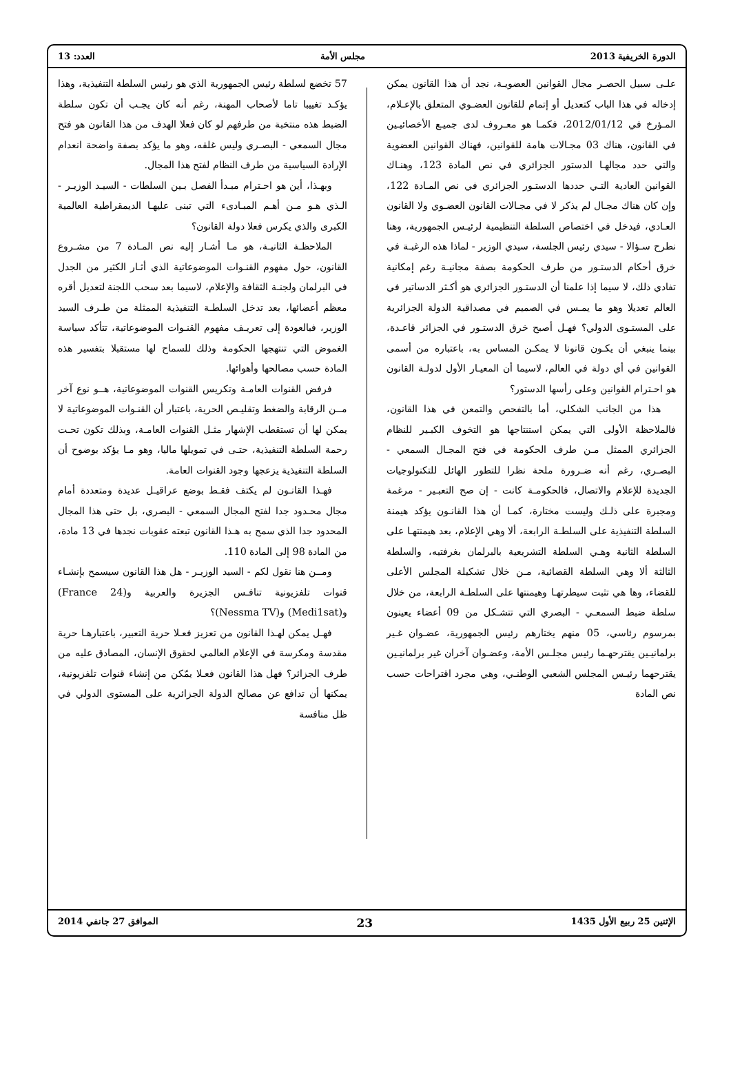الدورة الخريفية 2013 مجلس الأمة العدد: 13
علـى سبيل الحصـر مجال القوانين العضويـة، نجد أن هذا القانون يمكن إدخاله في هذا الباب كتعديل أو إتمام للقانون العضـوي المتعلق بالإعـلام، المـؤرخ في 2012/01/12، فكمـا هو معـروف لدى جميـع الأخصائيـين في القانون، هناك 03 مجـالات هامة للقوانين، فهناك القوانين العضوية والتي حدد مجالهـا الدستور الجزائري في نص المادة 123، وهنـاك القوانين العادية التـي حددها الدستـور الجزائري في نص المـادة 122، وإن كان هناك مجـال لم يذكر لا في مجـالات القانون العضـوي ولا القانون العـادي، فيدخل في اختصاص السلطة التنظيمية لرئيـس الجمهورية، وهنا نطرح سـؤالا - سيدي رئيس الجلسة، سيدي الوزير - لماذا هذه الرغبـة في خرق أحكام الدستـور من طرف الحكومة بصفة مجانيـة رغم إمكانية تفادي ذلك، لا سيما إذا علمنا أن الدستـور الجزائري هو أكـثر الدساتير في العالم تعديلا وهو ما يمـس في الصميم في مصداقية الدولة الجزائرية على المستـوى الدولي؟ فهـل أصبح خرق الدستـور في الجزائر قاعـدة، بينما ينبغي أن يكـون قانونا لا يمكـن المساس به، باعتباره من أسمى القوانين في أي دولة في العالم، لاسيما أن المعيـار الأول لدولـة القانون هو احـترام القوانين وعلى رأسها الدستور؟
هذا من الجانب الشكلي، أما بالتفحص والتمعن في هذا القانون، فالملاحظة الأولى التي يمكن استنتاجها هو التخوف الكبـير للنظام الجزائري الممثل مـن طرف الحكومة في فتح المجـال السمعي - البصـري، رغم أنه ضـرورة ملحة نظرا للتطور الهائل للتكنولوجيات الجديدة للإعلام والاتصال، فالحكومـة كانت - إن صح التعبـير - مرغمة ومجبرة على ذلـك وليست مختارة، كمـا أن هذا القانـون يؤكد هيمنة السلطة التنفيذية على السلطـة الرابعة، ألا وهي الإعلام، بعد هيمنتهـا على السلطة الثانية وهـي السلطة التشريعية بالبرلمان بغرفتيه، والسلطة الثالثة ألا وهي السلطة القضائية، مـن خلال تشكيلة المجلس الأعلى للقضاء، وها هي تثبت سيطرتهـا وهيمنتها على السلطـة الرابعة، من خلال سلطة ضبط السمعـي - البصري التي تتشـكل من 09 أعضاء يعينون بمرسوم رئاسي، 05 منهم يختارهم رئيس الجمهورية، عضـوان غـير برلمانيـين يقترحهـما رئيس مجلـس الأمة، وعضـوان آخران غير برلمانيـين يقترحهما رئيـس المجلس الشعبي الوطنـي، وهي مجرد اقتراحات حسب نص المادة
57 تخضع لسلطة رئيس الجمهورية الذي هو رئيس السلطة التنفيذية، وهذا يؤكـد تغييبا تاما لأصحاب المهنة، رغم أنه كان يجـب أن تكون سلطة الضبط هذه منتخبة من طرفهم لو كان فعلا الهدف من هذا القانون هو فتح مجال السمعي - البصـري وليس غلقه، وهو ما يؤكد بصفة واضحة انعدام الإرادة السياسية من طرف النظام لفتح هذا المجال.
وبهـذا، أين هو احـترام مبـدأ الفصل بـين السلطات - السيـد الوزيـر - الـذي هـو مـن أهـم المبـادىء التي تبنى عليهـا الديمقراطية العالمية الكبرى والذي يكرس فعلا دولة القانون؟
الملاحظـة الثانيـة، هو مـا أشـار إليه نص المـادة 7 من مشـروع القانون، حول مفهوم القنـوات الموضوعاتية الذي أثـار الكثير من الجدل في البرلمان ولجنـة الثقافة والإعلام، لاسيما بعد سحب اللجنة لتعديل أقره معظم أعضائها، بعد تدخل السلطـة التنفيذية الممثلة من طـرف السيد الوزير، فبالعودة إلى تعريـف مفهوم القنـوات الموضوعاتية، تتأكد سياسة الغموض التي تنتهجها الحكومة وذلك للسماح لها مستقبلا بتفسير هذه المادة حسب مصالحها وأهوائها.
فرفض القنوات العامـة وتكريس القنوات الموضوعاتية، هــو نوع آخر مــن الرقابة والضغط وتقليـص الحرية، باعتبار أن القنـوات الموضوعاتية لا يمكن لها أن تستقطب الإشهار مثـل القنوات العامـة، وبذلك تكون تحـت رحمة السلطة التنفيذية، حتـى في تمويلها ماليا، وهو مـا يؤكد بوضوح أن السلطة التنفيذية يزعجها وجود القنوات العامة.
فهـذا القانـون لم يكتف فقـط بوضع عراقيـل عديدة ومتعددة أمام مجال محـدود جدا لفتح المجال السمعي - البصري، بل حتى هذا المجال المحدود جدا الذي سمح به هـذا القانون تبعته عقوبات نجدها في 13 مادة، من المادة 98 إلى المادة 110.
ومــن هنا نقول لكم - السيد الوزيـر - هل هذا القانون سيسمح بإنشـاء قنوات تلفزيونية تنافـس الجزيرة والعربية و(France 24) و(Medi1sat) و(Nessma TV)؟
فهـل يمكن لهـذا القانون من تعزيز فعـلا حرية التعبير، باعتبارهـا حرية مقدسة ومكرسة في الإعلام العالمي لحقوق الإنسان، المصادق عليه من طرف الجزائر؟ فهل هذا القانون فعـلا يمّكن من إنشاء قنوات تلفزيونية، يمكنها أن تدافع عن مصالح الدولة الجزائرية على المستوى الدولي في ظل منافسة
الإثنين 25 ربيع الأول 1435 23 الموافق 27 جانفي 2014